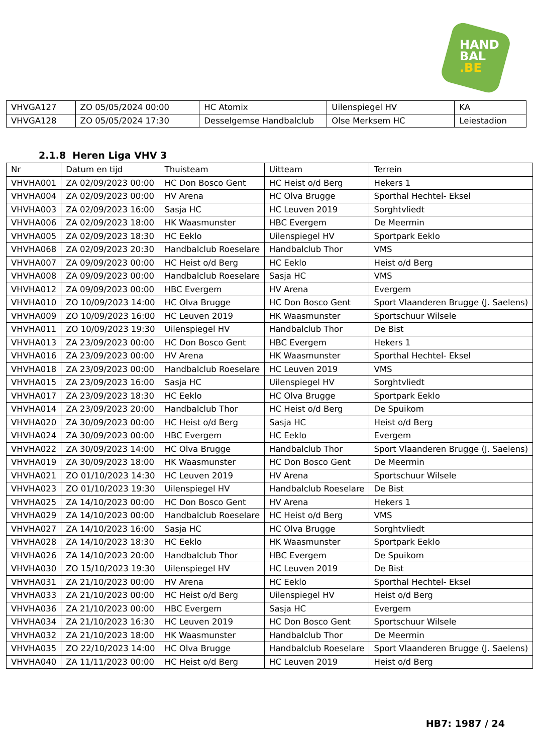HAND
BAL
.BE
| VHVGA127 | ZO 05/05/2024 00:00 | HC Atomix | Uilenspiegel HV | KA |
| VHVGA128 | ZO 05/05/2024 17:30 | Desselgemse Handbalclub | Olse Merksem HC | Leiestadion |
2.1.8 Heren Liga VHV 3
| Nr | Datum en tijd | Thuisteam | Uitteam | Terrein |
| --- | --- | --- | --- | --- |
| VHVHA001 | ZA 02/09/2023 00:00 | HC Don Bosco Gent | HC Heist o/d Berg | Hekers 1 |
| VHVHA004 | ZA 02/09/2023 00:00 | HV Arena | HC Olva Brugge | Sporthal Hechtel- Eksel |
| VHVHA003 | ZA 02/09/2023 16:00 | Sasja HC | HC Leuven 2019 | Sorghtvliedt |
| VHVHA006 | ZA 02/09/2023 18:00 | HK Waasmunster | HBC Evergem | De Meermin |
| VHVHA005 | ZA 02/09/2023 18:30 | HC Eeklo | Uilenspiegel HV | Sportpark Eeklo |
| VHVHA068 | ZA 02/09/2023 20:30 | Handbalclub Roeselare | Handbalclub Thor | VMS |
| VHVHA007 | ZA 09/09/2023 00:00 | HC Heist o/d Berg | HC Eeklo | Heist o/d Berg |
| VHVHA008 | ZA 09/09/2023 00:00 | Handbalclub Roeselare | Sasja HC | VMS |
| VHVHA012 | ZA 09/09/2023 00:00 | HBC Evergem | HV Arena | Evergem |
| VHVHA010 | ZO 10/09/2023 14:00 | HC Olva Brugge | HC Don Bosco Gent | Sport Vlaanderen Brugge (J. Saelens) |
| VHVHA009 | ZO 10/09/2023 16:00 | HC Leuven 2019 | HK Waasmunster | Sportschuur Wilsele |
| VHVHA011 | ZO 10/09/2023 19:30 | Uilenspiegel HV | Handbalclub Thor | De Bist |
| VHVHA013 | ZA 23/09/2023 00:00 | HC Don Bosco Gent | HBC Evergem | Hekers 1 |
| VHVHA016 | ZA 23/09/2023 00:00 | HV Arena | HK Waasmunster | Sporthal Hechtel- Eksel |
| VHVHA018 | ZA 23/09/2023 00:00 | Handbalclub Roeselare | HC Leuven 2019 | VMS |
| VHVHA015 | ZA 23/09/2023 16:00 | Sasja HC | Uilenspiegel HV | Sorghtvliedt |
| VHVHA017 | ZA 23/09/2023 18:30 | HC Eeklo | HC Olva Brugge | Sportpark Eeklo |
| VHVHA014 | ZA 23/09/2023 20:00 | Handbalclub Thor | HC Heist o/d Berg | De Spuikom |
| VHVHA020 | ZA 30/09/2023 00:00 | HC Heist o/d Berg | Sasja HC | Heist o/d Berg |
| VHVHA024 | ZA 30/09/2023 00:00 | HBC Evergem | HC Eeklo | Evergem |
| VHVHA022 | ZA 30/09/2023 14:00 | HC Olva Brugge | Handbalclub Thor | Sport Vlaanderen Brugge (J. Saelens) |
| VHVHA019 | ZA 30/09/2023 18:00 | HK Waasmunster | HC Don Bosco Gent | De Meermin |
| VHVHA021 | ZO 01/10/2023 14:30 | HC Leuven 2019 | HV Arena | Sportschuur Wilsele |
| VHVHA023 | ZO 01/10/2023 19:30 | Uilenspiegel HV | Handbalclub Roeselare | De Bist |
| VHVHA025 | ZA 14/10/2023 00:00 | HC Don Bosco Gent | HV Arena | Hekers 1 |
| VHVHA029 | ZA 14/10/2023 00:00 | Handbalclub Roeselare | HC Heist o/d Berg | VMS |
| VHVHA027 | ZA 14/10/2023 16:00 | Sasja HC | HC Olva Brugge | Sorghtvliedt |
| VHVHA028 | ZA 14/10/2023 18:30 | HC Eeklo | HK Waasmunster | Sportpark Eeklo |
| VHVHA026 | ZA 14/10/2023 20:00 | Handbalclub Thor | HBC Evergem | De Spuikom |
| VHVHA030 | ZO 15/10/2023 19:30 | Uilenspiegel HV | HC Leuven 2019 | De Bist |
| VHVHA031 | ZA 21/10/2023 00:00 | HV Arena | HC Eeklo | Sporthal Hechtel- Eksel |
| VHVHA033 | ZA 21/10/2023 00:00 | HC Heist o/d Berg | Uilenspiegel HV | Heist o/d Berg |
| VHVHA036 | ZA 21/10/2023 00:00 | HBC Evergem | Sasja HC | Evergem |
| VHVHA034 | ZA 21/10/2023 16:30 | HC Leuven 2019 | HC Don Bosco Gent | Sportschuur Wilsele |
| VHVHA032 | ZA 21/10/2023 18:00 | HK Waasmunster | Handbalclub Thor | De Meermin |
| VHVHA035 | ZO 22/10/2023 14:00 | HC Olva Brugge | Handbalclub Roeselare | Sport Vlaanderen Brugge (J. Saelens) |
| VHVHA040 | ZA 11/11/2023 00:00 | HC Heist o/d Berg | HC Leuven 2019 | Heist o/d Berg |
HB7: 1987 / 24